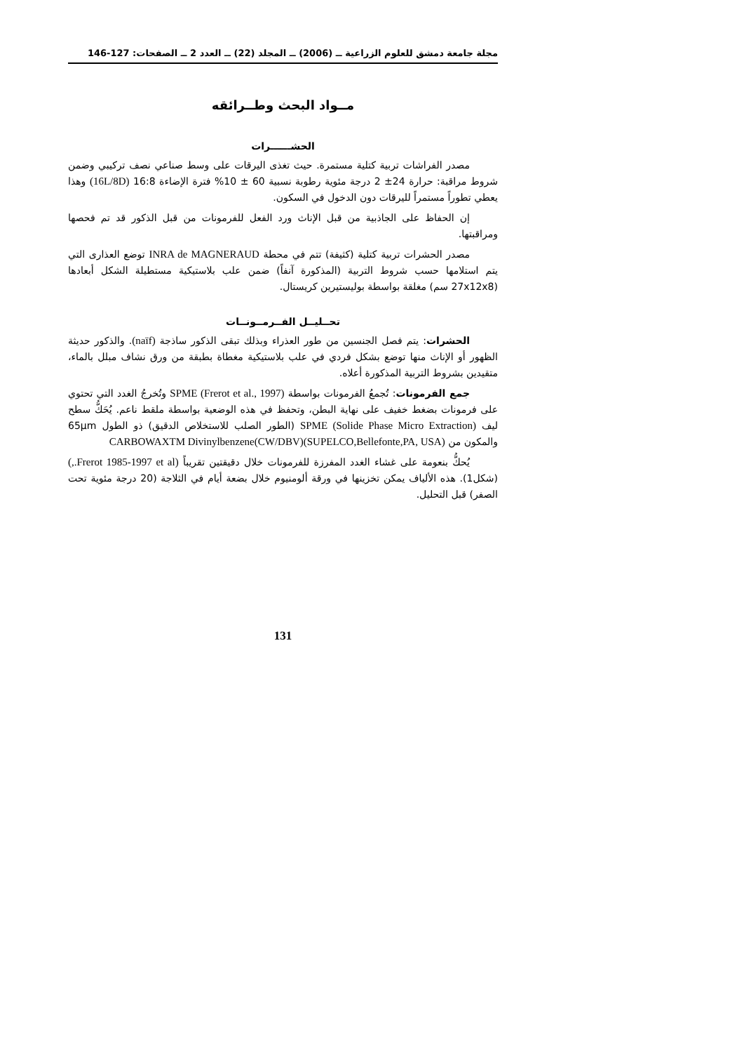مجلة جامعة دمشق للعلوم الزراعية ــ (2006) ــ المجلد (22) ــ العدد 2 ــ الصفحات: 127-146
مــواد البحث وطــرائقه
الحشــــــرات
مصدر الفراشات تربية كتلية مستمرة. حيث تغذى اليرقات على وسط صناعي نصف تركيبي وضمن شروط مراقبة: حرارة 24± 2 درجة مئوية رطوبة نسبية 60 ± 10% فترة الإضاءة 16:8 (16L/8D) وهذا يعطي تطوراً مستمراً لليرقات دون الدخول في السكون.
إن الحفاظ على الجاذبية من قبل الإناث ورد الفعل للفرمونات من قبل الذكور قد تم فحصها ومراقبتها.
مصدر الحشرات تربية كتلية (كثيفة) تتم في محطة INRA de MAGNERAUD توضع العذارى التي يتم استلامها حسب شروط التربية (المذكورة آنفاً) ضمن علب بلاستيكية مستطيلة الشكل أبعادها (27x12x8 سم) مغلقة بواسطة بوليستيرين كريستال.
تحــليــل الفــرمــونــات
الحشرات: يتم فصل الجنسين من طور العذراء وبذلك تبقى الذكور ساذجة (naïf). والذكور حديثة الظهور أو الإناث منها توضع بشكل فردي في علب بلاستيكية مغطاة بطبقة من ورق نشاف مبلل بالماء، متقيدين بشروط التربية المذكورة أعلاه.
جمع الفرمونات: تُجمعُ الفرمونات بواسطة SPME (Frerot et al., 1997) وتُخرجُ الغدد التي تحتوي على فرمونات بضغط خفيف على نهاية البطن، وتحفظ في هذه الوضعية بواسطة ملقط ناعم. يُحَكُّ سطح ليف SPME (Solide Phase Micro Extraction) (الطور الصلب للاستخلاص الدقيق) ذو الطول 65µm والمكون من CARBOWAXTM Divinylbenzene(CW/DBV)(SUPELCO,Bellefonte,PA, USA)
يُحكُّ بنعومة على غشاء الغدد المفرزة للفرمونات خلال دقيقتين تقريباً (Frerot 1985-1997 et al.,) (شكل1). هذه الألياف يمكن تخزينها في ورقة ألومنيوم خلال بضعة أيام في الثلاجة (20 درجة مئوية تحت الصفر) قبل التحليل.
131